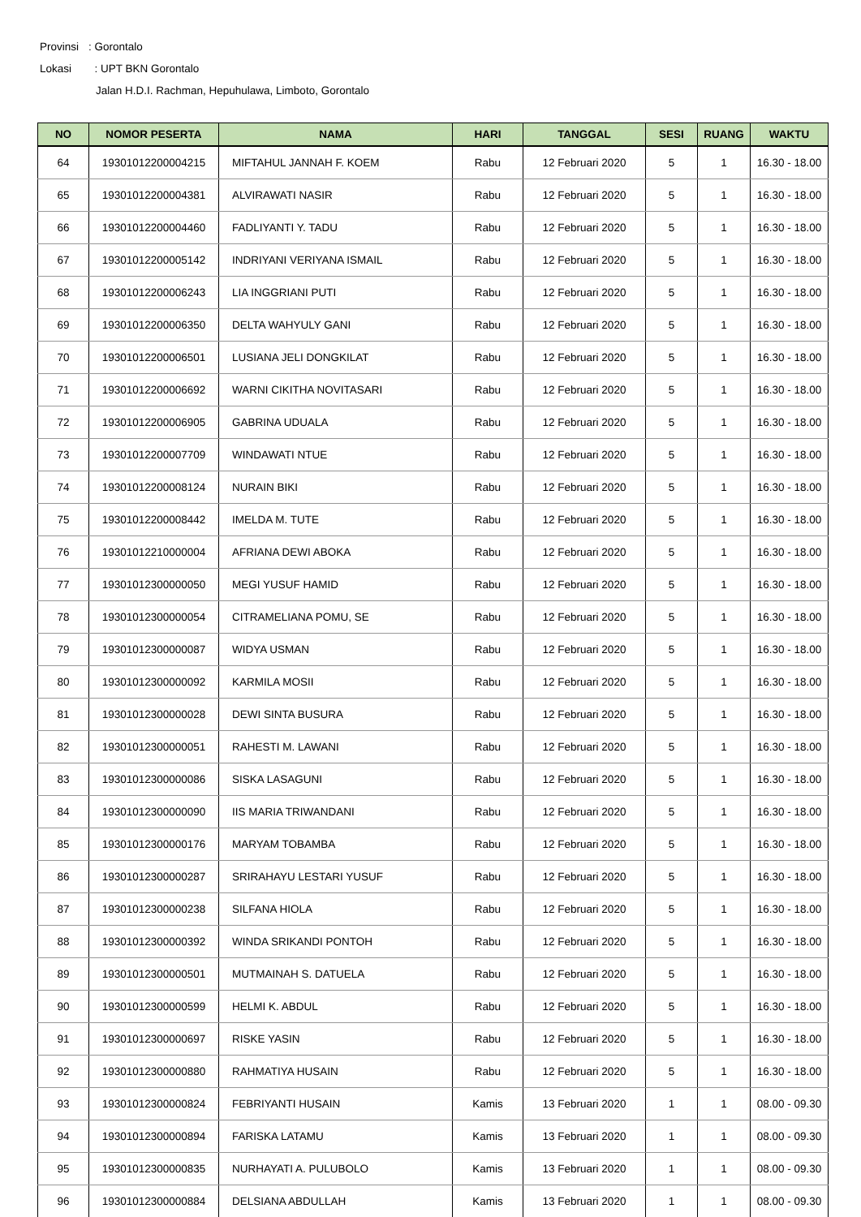Provinsi: Gorontalo
Lokasi : UPT BKN Gorontalo
Jalan H.D.I. Rachman, Hepuhulawa, Limboto, Gorontalo
| NO | NOMOR PESERTA | NAMA | HARI | TANGGAL | SESI | RUANG | WAKTU |
| --- | --- | --- | --- | --- | --- | --- | --- |
| 64 | 19301012200004215 | MIFTAHUL JANNAH F. KOEM | Rabu | 12 Februari 2020 | 5 | 1 | 16.30 - 18.00 |
| 65 | 19301012200004381 | ALVIRAWATI NASIR | Rabu | 12 Februari 2020 | 5 | 1 | 16.30 - 18.00 |
| 66 | 19301012200004460 | FADLIYANTI Y. TADU | Rabu | 12 Februari 2020 | 5 | 1 | 16.30 - 18.00 |
| 67 | 19301012200005142 | INDRIYANI VERIYANA ISMAIL | Rabu | 12 Februari 2020 | 5 | 1 | 16.30 - 18.00 |
| 68 | 19301012200006243 | LIA INGGRIANI PUTI | Rabu | 12 Februari 2020 | 5 | 1 | 16.30 - 18.00 |
| 69 | 19301012200006350 | DELTA WAHYULY GANI | Rabu | 12 Februari 2020 | 5 | 1 | 16.30 - 18.00 |
| 70 | 19301012200006501 | LUSIANA JELI DONGKILAT | Rabu | 12 Februari 2020 | 5 | 1 | 16.30 - 18.00 |
| 71 | 19301012200006692 | WARNI CIKITHA NOVITASARI | Rabu | 12 Februari 2020 | 5 | 1 | 16.30 - 18.00 |
| 72 | 19301012200006905 | GABRINA UDUALA | Rabu | 12 Februari 2020 | 5 | 1 | 16.30 - 18.00 |
| 73 | 19301012200007709 | WINDAWATI NTUE | Rabu | 12 Februari 2020 | 5 | 1 | 16.30 - 18.00 |
| 74 | 19301012200008124 | NURAIN BIKI | Rabu | 12 Februari 2020 | 5 | 1 | 16.30 - 18.00 |
| 75 | 19301012200008442 | IMELDA M. TUTE | Rabu | 12 Februari 2020 | 5 | 1 | 16.30 - 18.00 |
| 76 | 19301012210000004 | AFRIANA DEWI ABOKA | Rabu | 12 Februari 2020 | 5 | 1 | 16.30 - 18.00 |
| 77 | 19301012300000050 | MEGI YUSUF HAMID | Rabu | 12 Februari 2020 | 5 | 1 | 16.30 - 18.00 |
| 78 | 19301012300000054 | CITRAMELIANA POMU, SE | Rabu | 12 Februari 2020 | 5 | 1 | 16.30 - 18.00 |
| 79 | 19301012300000087 | WIDYA USMAN | Rabu | 12 Februari 2020 | 5 | 1 | 16.30 - 18.00 |
| 80 | 19301012300000092 | KARMILA MOSII | Rabu | 12 Februari 2020 | 5 | 1 | 16.30 - 18.00 |
| 81 | 19301012300000028 | DEWI SINTA BUSURA | Rabu | 12 Februari 2020 | 5 | 1 | 16.30 - 18.00 |
| 82 | 19301012300000051 | RAHESTI M. LAWANI | Rabu | 12 Februari 2020 | 5 | 1 | 16.30 - 18.00 |
| 83 | 19301012300000086 | SISKA LASAGUNI | Rabu | 12 Februari 2020 | 5 | 1 | 16.30 - 18.00 |
| 84 | 19301012300000090 | IIS MARIA TRIWANDANI | Rabu | 12 Februari 2020 | 5 | 1 | 16.30 - 18.00 |
| 85 | 19301012300000176 | MARYAM TOBAMBA | Rabu | 12 Februari 2020 | 5 | 1 | 16.30 - 18.00 |
| 86 | 19301012300000287 | SRIRAHAYU LESTARI YUSUF | Rabu | 12 Februari 2020 | 5 | 1 | 16.30 - 18.00 |
| 87 | 19301012300000238 | SILFANA HIOLA | Rabu | 12 Februari 2020 | 5 | 1 | 16.30 - 18.00 |
| 88 | 19301012300000392 | WINDA SRIKANDI PONTOH | Rabu | 12 Februari 2020 | 5 | 1 | 16.30 - 18.00 |
| 89 | 19301012300000501 | MUTMAINAH S. DATUELA | Rabu | 12 Februari 2020 | 5 | 1 | 16.30 - 18.00 |
| 90 | 19301012300000599 | HELMI K. ABDUL | Rabu | 12 Februari 2020 | 5 | 1 | 16.30 - 18.00 |
| 91 | 19301012300000697 | RISKE YASIN | Rabu | 12 Februari 2020 | 5 | 1 | 16.30 - 18.00 |
| 92 | 19301012300000880 | RAHMATIYA HUSAIN | Rabu | 12 Februari 2020 | 5 | 1 | 16.30 - 18.00 |
| 93 | 19301012300000824 | FEBRIYANTI HUSAIN | Kamis | 13 Februari 2020 | 1 | 1 | 08.00 - 09.30 |
| 94 | 19301012300000894 | FARISKA LATAMU | Kamis | 13 Februari 2020 | 1 | 1 | 08.00 - 09.30 |
| 95 | 19301012300000835 | NURHAYATI A. PULUBOLO | Kamis | 13 Februari 2020 | 1 | 1 | 08.00 - 09.30 |
| 96 | 19301012300000884 | DELSIANA ABDULLAH | Kamis | 13 Februari 2020 | 1 | 1 | 08.00 - 09.30 |